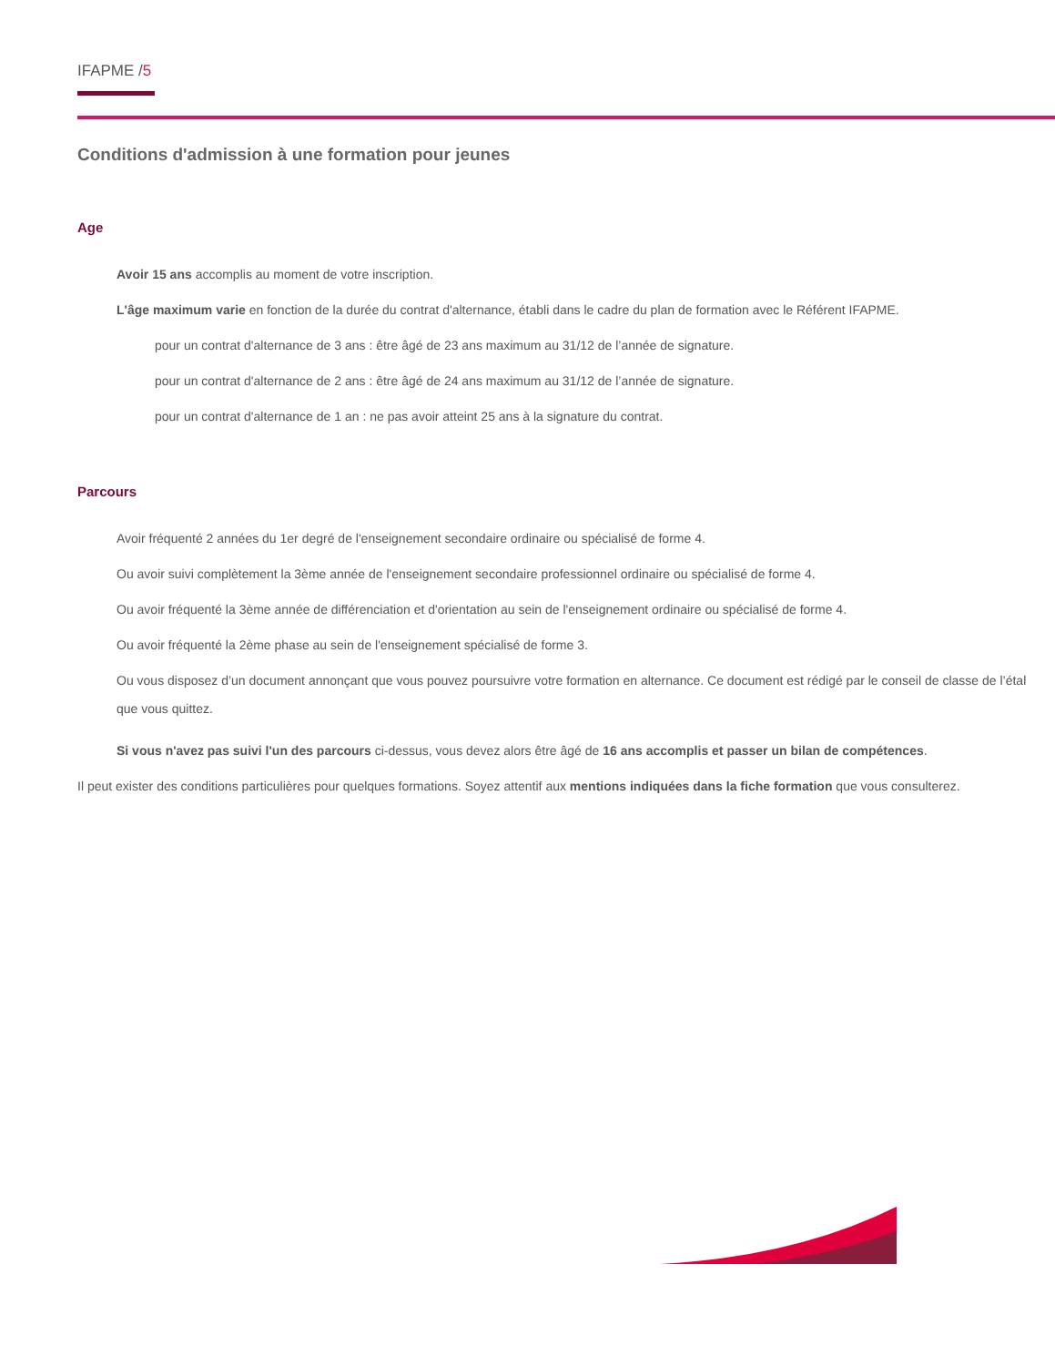IFAPME /5
Conditions d'admission à une formation pour jeunes
Age
Avoir 15 ans accomplis au moment de votre inscription.
L'âge maximum varie en fonction de la durée du contrat d'alternance, établi dans le cadre du plan de formation avec le Référent IFAPME.
pour un contrat d'alternance de 3 ans : être âgé de 23 ans maximum au 31/12 de l’année de signature.
pour un contrat d'alternance de 2 ans : être âgé de 24 ans maximum au 31/12 de l’année de signature.
pour un contrat d'alternance de 1 an : ne pas avoir atteint 25 ans à la signature du contrat.
Parcours
Avoir fréquenté 2 années du 1er degré de l'enseignement secondaire ordinaire ou spécialisé de forme 4.
Ou avoir suivi complètement la 3ème année de l'enseignement secondaire professionnel ordinaire ou spécialisé de forme 4.
Ou avoir fréquenté la 3ème année de différenciation et d'orientation au sein de l'enseignement ordinaire ou spécialisé de forme 4.
Ou avoir fréquenté la 2ème phase au sein de l'enseignement spécialisé de forme 3.
Ou vous disposez d’un document annonçant que vous pouvez poursuivre votre formation en alternance. Ce document est rédigé par le conseil de classe de l’étal
que vous quittez.
Si vous n'avez pas suivi l'un des parcours ci-dessus, vous devez alors être âgé de 16 ans accomplis et passer un bilan de compétences.
Il peut exister des conditions particulières pour quelques formations. Soyez attentif aux mentions indiquées dans la fiche formation que vous consulterez.